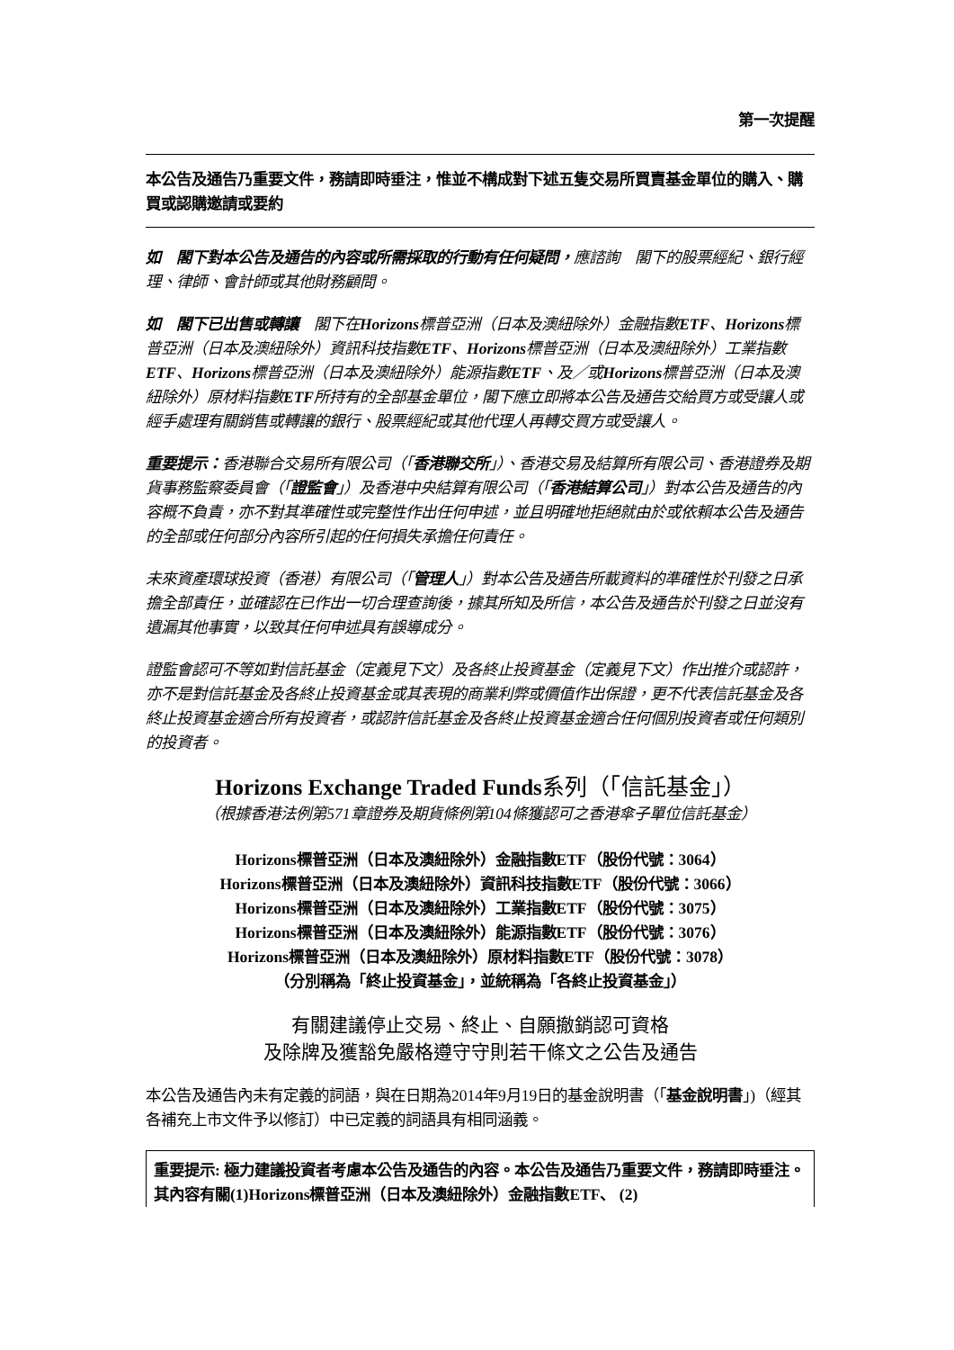第一次提醒
本公告及通告乃重要文件，務請即時垂注，惟並不構成對下述五隻交易所買賣基金單位的購入、購買或認購邀請或要約
如　閣下對本公告及通告的內容或所需採取的行動有任何疑問，應諮詢　閣下的股票經紀、銀行經理、律師、會計師或其他財務顧問。
如　閣下已出售或轉讓　閣下在Horizons標普亞洲（日本及澳紐除外）金融指數ETF、Horizons標普亞洲（日本及澳紐除外）資訊科技指數ETF、Horizons標普亞洲（日本及澳紐除外）工業指數ETF、Horizons標普亞洲（日本及澳紐除外）能源指數ETF、及／或Horizons標普亞洲（日本及澳紐除外）原材料指數ETF所持有的全部基金單位，閣下應立即將本公告及通告交給買方或受讓人或經手處理有關銷售或轉讓的銀行、股票經紀或其他代理人再轉交買方或受讓人。
重要提示：香港聯合交易所有限公司（「香港聯交所」）、香港交易及結算所有限公司、香港證券及期貨事務監察委員會（「證監會」）及香港中央結算有限公司（「香港結算公司」）對本公告及通告的內容概不負責，亦不對其準確性或完整性作出任何申述，並且明確地拒絕就由於或依賴本公告及通告的全部或任何部分內容所引起的任何損失承擔任何責任。
未來資產環球投資（香港）有限公司（「管理人」）對本公告及通告所載資料的準確性於刊發之日承擔全部責任，並確認在已作出一切合理查詢後，據其所知及所信，本公告及通告於刊發之日並沒有遺漏其他事實，以致其任何申述具有誤導成分。
證監會認可不等如對信託基金（定義見下文）及各終止投資基金（定義見下文）作出推介或認許，亦不是對信託基金及各終止投資基金或其表現的商業利弊或價值作出保證，更不代表信託基金及各終止投資基金適合所有投資者，或認許信託基金及各終止投資基金適合任何個別投資者或任何類別的投資者。
Horizons Exchange Traded Funds系列（「信託基金」）
（根據香港法例第571章證券及期貨條例第104條獲認可之香港傘子單位信託基金）
Horizons標普亞洲（日本及澳紐除外）金融指數ETF（股份代號：3064）
Horizons標普亞洲（日本及澳紐除外）資訊科技指數ETF（股份代號：3066）
Horizons標普亞洲（日本及澳紐除外）工業指數ETF（股份代號：3075）
Horizons標普亞洲（日本及澳紐除外）能源指數ETF（股份代號：3076）
Horizons標普亞洲（日本及澳紐除外）原材料指數ETF（股份代號：3078）
（分別稱為「終止投資基金」，並統稱為「各終止投資基金」）
有關建議停止交易、終止、自願撤銷認可資格
及除牌及獲豁免嚴格遵守守則若干條文之公告及通告
本公告及通告內未有定義的詞語，與在日期為2014年9月19日的基金說明書（「基金說明書」)（經其各補充上市文件予以修訂）中已定義的詞語具有相同涵義。
重要提示: 極力建議投資者考慮本公告及通告的內容。本公告及通告乃重要文件，務請即時垂注。其內容有關(1)Horizons標普亞洲（日本及澳紐除外）金融指數ETF、 (2)